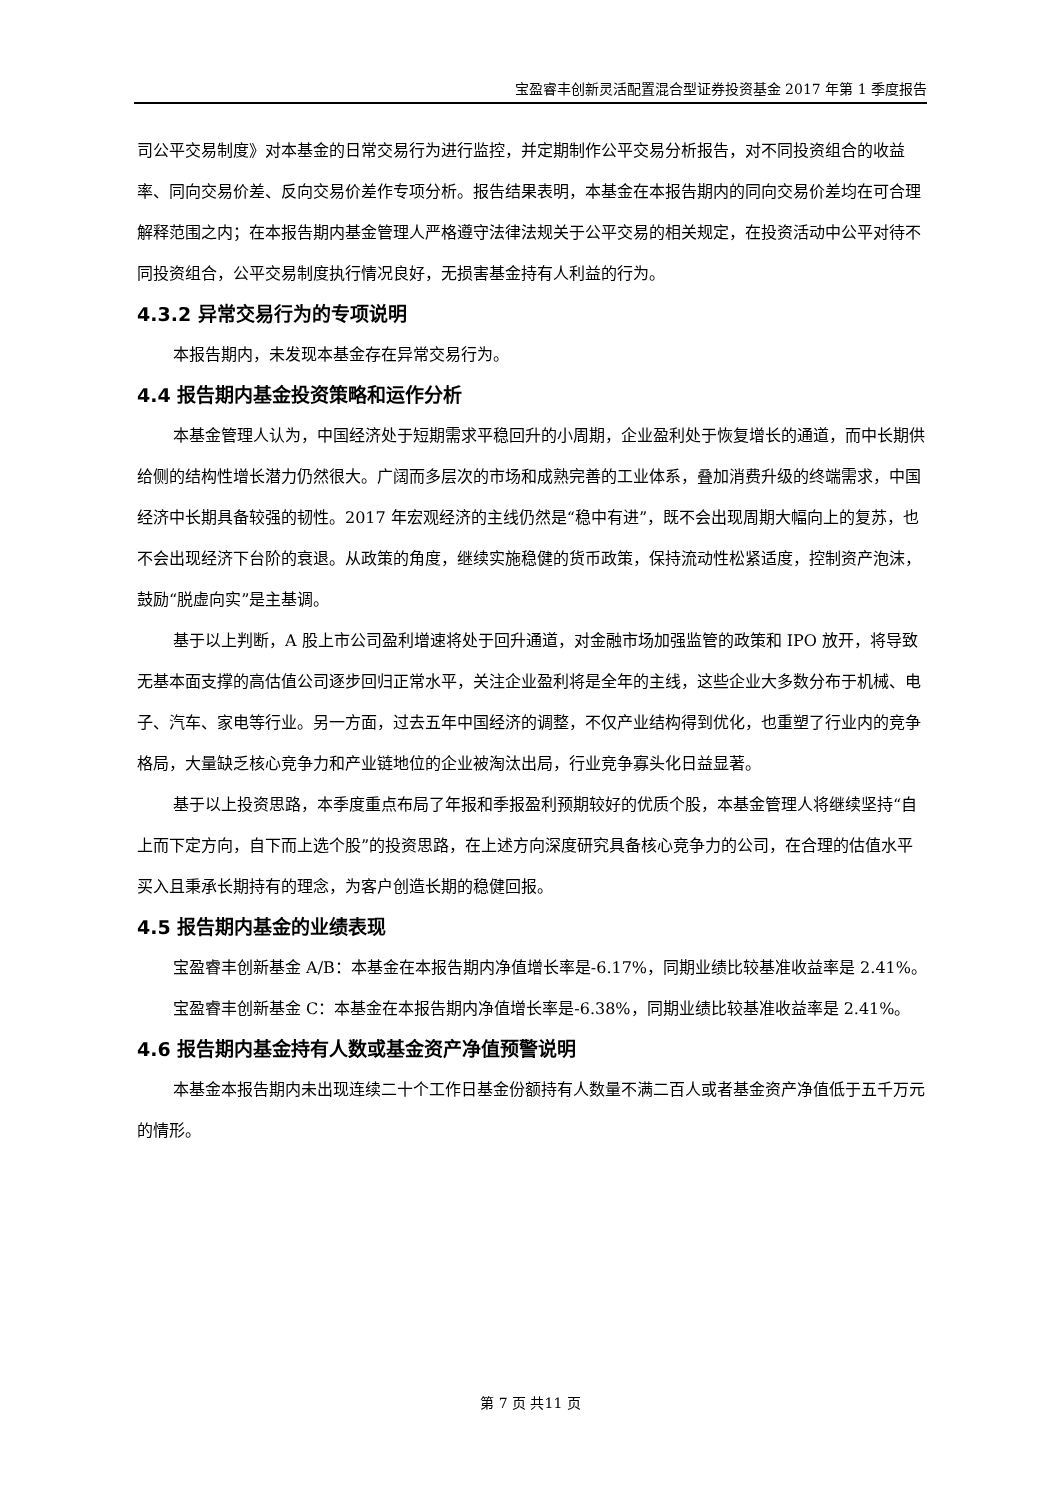宝盈睿丰创新灵活配置混合型证券投资基金 2017 年第 1 季度报告
司公平交易制度》对本基金的日常交易行为进行监控，并定期制作公平交易分析报告，对不同投资组合的收益率、同向交易价差、反向交易价差作专项分析。报告结果表明，本基金在本报告期内的同向交易价差均在可合理解释范围之内；在本报告期内基金管理人严格遵守法律法规关于公平交易的相关规定，在投资活动中公平对待不同投资组合，公平交易制度执行情况良好，无损害基金持有人利益的行为。
4.3.2 异常交易行为的专项说明
本报告期内，未发现本基金存在异常交易行为。
4.4 报告期内基金投资策略和运作分析
本基金管理人认为，中国经济处于短期需求平稳回升的小周期，企业盈利处于恢复增长的通道，而中长期供给侧的结构性增长潜力仍然很大。广阔而多层次的市场和成熟完善的工业体系，叠加消费升级的终端需求，中国经济中长期具备较强的韧性。2017 年宏观经济的主线仍然是“稳中有进”，既不会出现周期大幅向上的复苏，也不会出现经济下台阶的衰退。从政策的角度，继续实施稳健的货币政策，保持流动性松紧适度，控制资产泡沫，鼓励“脱虚向实”是主基调。
基于以上判断，A 股上市公司盈利增速将处于回升通道，对金融市场加强监管的政策和 IPO 放开，将导致无基本面支撑的高估值公司逐步回归正常水平，关注企业盈利将是全年的主线，这些企业大多数分布于机械、电子、汽车、家电等行业。另一方面，过去五年中国经济的调整，不仅产业结构得到优化，也重塑了行业内的竞争格局，大量缺乏核心竞争力和产业链地位的企业被淘汰出局，行业竞争寡头化日益显著。
基于以上投资思路，本季度重点布局了年报和季报盈利预期较好的优质个股，本基金管理人将继续坚持“自上而下定方向，自下而上选个股”的投资思路，在上述方向深度研究具备核心竞争力的公司，在合理的估值水平买入且秉承长期持有的理念，为客户创造长期的稳健回报。
4.5 报告期内基金的业绩表现
宝盈睿丰创新基金 A/B：本基金在本报告期内净值增长率是-6.17%，同期业绩比较基准收益率是 2.41%。
宝盈睿丰创新基金 C：本基金在本报告期内净值增长率是-6.38%，同期业绩比较基准收益率是 2.41%。
4.6 报告期内基金持有人数或基金资产净值预警说明
本基金本报告期内未出现连续二十个工作日基金份额持有人数量不满二百人或者基金资产净值低于五千万元的情形。
第 7 页 共11 页